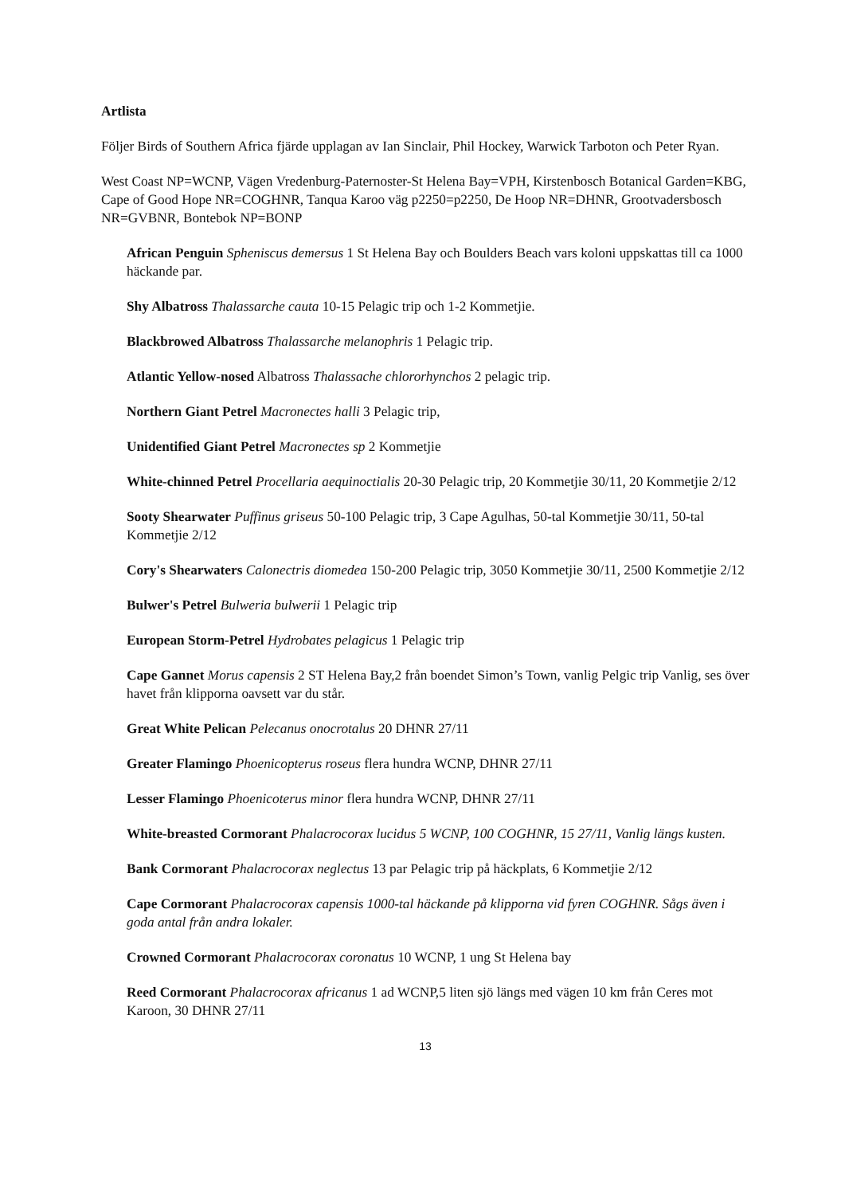Artlista
Följer Birds of Southern Africa fjärde upplagan av Ian Sinclair, Phil Hockey, Warwick Tarboton och Peter Ryan.
West Coast NP=WCNP, Vägen Vredenburg-Paternoster-St Helena Bay=VPH, Kirstenbosch Botanical Garden=KBG, Cape of Good Hope NR=COGHNR, Tanqua Karoo väg p2250=p2250, De Hoop NR=DHNR, Grootvadersbosch NR=GVBNR, Bontebok NP=BONP
African Penguin Spheniscus demersus 1 St Helena Bay och Boulders Beach vars koloni uppskattas till ca 1000 häckande par.
Shy Albatross Thalassarche cauta 10-15 Pelagic trip och 1-2 Kommetjie.
Blackbrowed Albatross Thalassarche melanophris 1 Pelagic trip.
Atlantic Yellow-nosed Albatross Thalassache chlororhynchos 2 pelagic trip.
Northern Giant Petrel Macronectes halli 3 Pelagic trip,
Unidentified Giant Petrel Macronectes sp 2 Kommetjie
White-chinned Petrel Procellaria aequinoctialis 20-30 Pelagic trip, 20 Kommetjie 30/11, 20 Kommetjie 2/12
Sooty Shearwater Puffinus griseus 50-100 Pelagic trip, 3 Cape Agulhas, 50-tal Kommetjie 30/11, 50-tal Kommetjie 2/12
Cory's Shearwaters Calonectris diomedea 150-200 Pelagic trip, 3050 Kommetjie 30/11, 2500 Kommetjie 2/12
Bulwer's Petrel Bulweria bulwerii 1 Pelagic trip
European Storm-Petrel Hydrobates pelagicus 1 Pelagic trip
Cape Gannet Morus capensis 2 ST Helena Bay,2 från boendet Simon’s Town, vanlig Pelgic trip Vanlig, ses över havet från klipporna oavsett var du står.
Great White Pelican Pelecanus onocrotalus 20 DHNR 27/11
Greater Flamingo Phoenicopterus roseus flera hundra WCNP, DHNR 27/11
Lesser Flamingo Phoenicoterus minor flera hundra WCNP, DHNR 27/11
White-breasted Cormorant Phalacrocorax lucidus 5 WCNP, 100 COGHNR, 15 27/11, Vanlig längs kusten.
Bank Cormorant Phalacrocorax neglectus 13 par Pelagic trip på häckplats, 6 Kommetjie 2/12
Cape Cormorant Phalacrocorax capensis 1000-tal häckande på klipporna vid fyren COGHNR. Sågs även i goda antal från andra lokaler.
Crowned Cormorant Phalacrocorax coronatus 10 WCNP, 1 ung St Helena bay
Reed Cormorant Phalacrocorax africanus 1 ad WCNP,5 liten sjö längs med vägen 10 km från Ceres mot Karoon, 30 DHNR 27/11
13